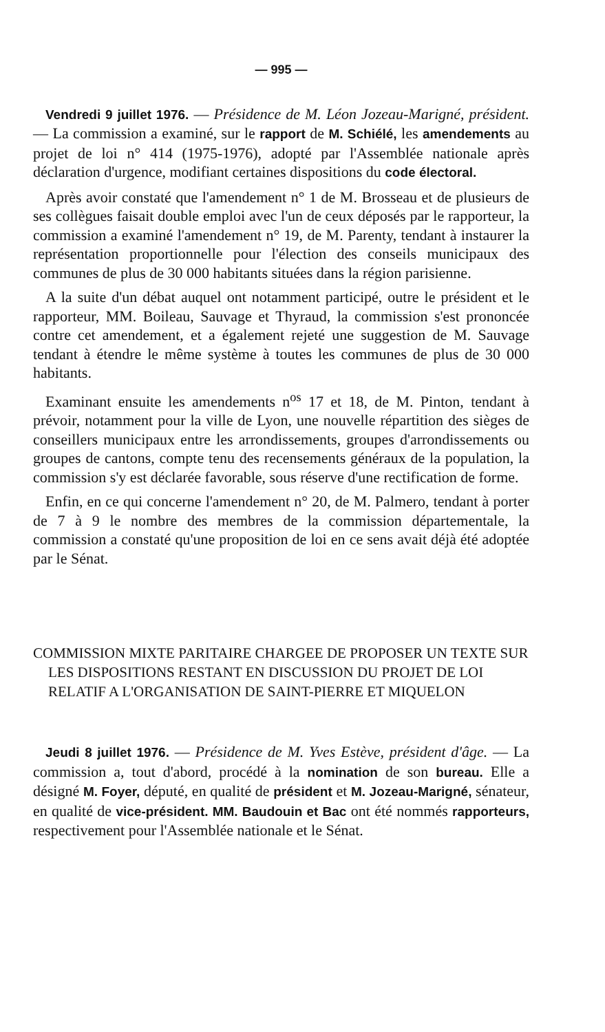— 995 —
Vendredi 9 juillet 1976. — Présidence de M. Léon Jozeau-Marigné, président. — La commission a examiné, sur le rapport de M. Schiélé, les amendements au projet de loi n° 414 (1975-1976), adopté par l'Assemblée nationale après déclaration d'urgence, modifiant certaines dispositions du code électoral.
Après avoir constaté que l'amendement n° 1 de M. Brosseau et de plusieurs de ses collègues faisait double emploi avec l'un de ceux déposés par le rapporteur, la commission a examiné l'amendement n° 19, de M. Parenty, tendant à instaurer la représentation proportionnelle pour l'élection des conseils municipaux des communes de plus de 30 000 habitants situées dans la région parisienne.
A la suite d'un débat auquel ont notamment participé, outre le président et le rapporteur, MM. Boileau, Sauvage et Thyraud, la commission s'est prononcée contre cet amendement, et a également rejeté une suggestion de M. Sauvage tendant à étendre le même système à toutes les communes de plus de 30 000 habitants.
Examinant ensuite les amendements n<sup>os</sup> 17 et 18, de M. Pinton, tendant à prévoir, notamment pour la ville de Lyon, une nouvelle répartition des sièges de conseillers municipaux entre les arrondissements, groupes d'arrondissements ou groupes de cantons, compte tenu des recensements généraux de la population, la commission s'y est déclarée favorable, sous réserve d'une rectification de forme.
Enfin, en ce qui concerne l'amendement n° 20, de M. Palmero, tendant à porter de 7 à 9 le nombre des membres de la commission départementale, la commission a constaté qu'une proposition de loi en ce sens avait déjà été adoptée par le Sénat.
COMMISSION MIXTE PARITAIRE CHARGEE DE PROPOSER UN TEXTE SUR LES DISPOSITIONS RESTANT EN DISCUSSION DU PROJET DE LOI RELATIF A L'ORGANISATION DE SAINT-PIERRE ET MIQUELON
Jeudi 8 juillet 1976. — Présidence de M. Yves Estève, président d'âge. — La commission a, tout d'abord, procédé à la nomination de son bureau. Elle a désigné M. Foyer, député, en qualité de président et M. Jozeau-Marigné, sénateur, en qualité de vice-président. MM. Baudouin et Bac ont été nommés rapporteurs, respectivement pour l'Assemblée nationale et le Sénat.